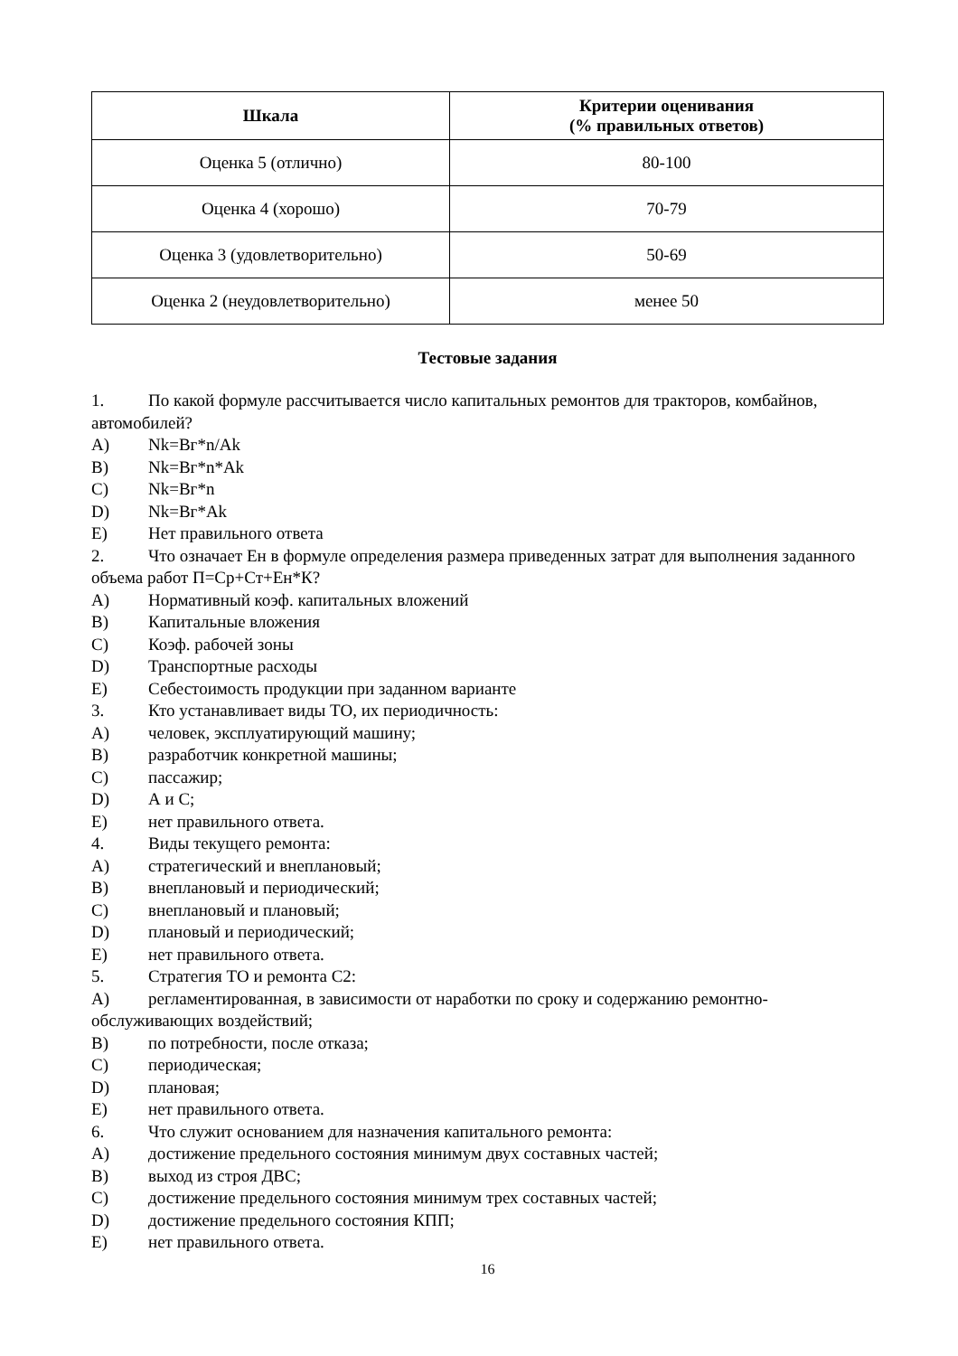| Шкала | Критерии оценивания (% правильных ответов) |
| --- | --- |
| Оценка 5 (отлично) | 80-100 |
| Оценка 4 (хорошо) | 70-79 |
| Оценка 3 (удовлетворительно) | 50-69 |
| Оценка 2 (неудовлетворительно) | менее 50 |
Тестовые задания
1. По какой формуле рассчитывается число капитальных ремонтов для тракторов, комбайнов, автомобилей?
A) Nk=Вг*n/Ak
B) Nk=Вг*n*Ak
C) Nk=Вг*n
D) Nk=Вг*Ak
E) Нет правильного ответа
2. Что означает Ен в формуле определения размера приведенных затрат для выполнения заданного объема работ П=Ср+Ст+Ен*К?
A) Нормативный коэф. капитальных вложений
B) Капитальные вложения
C) Коэф. рабочей зоны
D) Транспортные расходы
E) Себестоимость продукции при заданном варианте
3. Кто устанавливает виды ТО, их периодичность:
A) человек, эксплуатирующий машину;
B) разработчик конкретной машины;
C) пассажир;
D) А и С;
E) нет правильного ответа.
4. Виды текущего ремонта:
A) стратегический и внеплановый;
B) внеплановый и периодический;
C) внеплановый и плановый;
D) плановый и периодический;
E) нет правильного ответа.
5. Стратегия ТО и ремонта С2:
A) регламентированная, в зависимости от наработки по сроку и содержанию ремонтно-обслуживающих воздействий;
B) по потребности, после отказа;
C) периодическая;
D) плановая;
E) нет правильного ответа.
6. Что служит основанием для назначения капитального ремонта:
A) достижение предельного состояния минимум двух составных частей;
B) выход из строя ДВС;
C) достижение предельного состояния минимум трех составных частей;
D) достижение предельного состояния КПП;
E) нет правильного ответа.
16